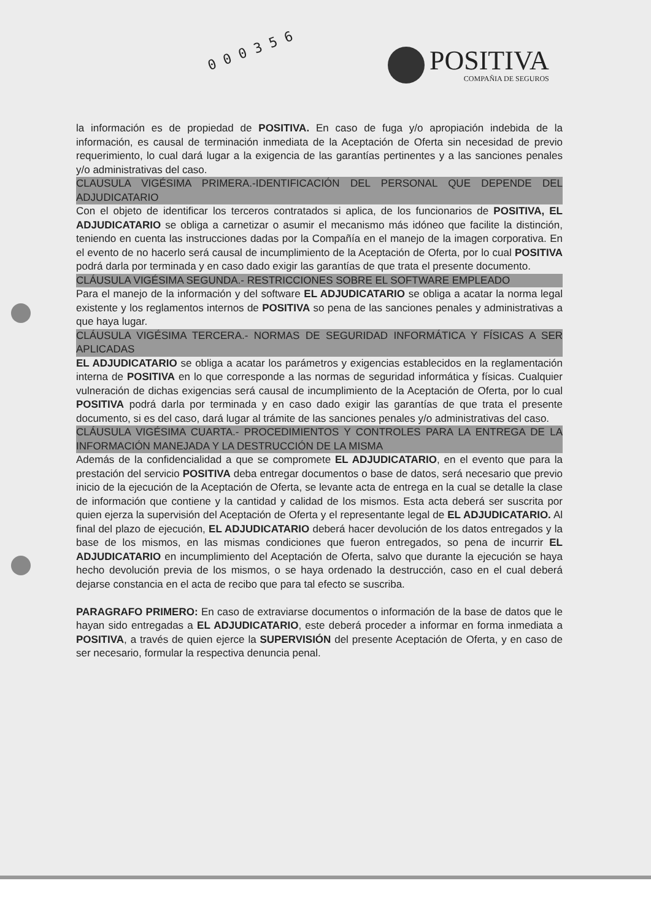0 0 0 3 5 6
POSITIVA
COMPAÑIA DE SEGUROS
la información es de propiedad de POSITIVA. En caso de fuga y/o apropiación indebida de la información, es causal de terminación inmediata de la Aceptación de Oferta sin necesidad de previo requerimiento, lo cual dará lugar a la exigencia de las garantías pertinentes y a las sanciones penales y/o administrativas del caso.
CLAUSULA VIGÉSIMA PRIMERA.-IDENTIFICACIÓN DEL PERSONAL QUE DEPENDE DEL ADJUDICATARIO
Con el objeto de identificar los terceros contratados si aplica, de los funcionarios de POSITIVA, EL ADJUDICATARIO se obliga a carnetizar o asumir el mecanismo más idóneo que facilite la distinción, teniendo en cuenta las instrucciones dadas por la Compañía en el manejo de la imagen corporativa. En el evento de no hacerlo será causal de incumplimiento de la Aceptación de Oferta, por lo cual POSITIVA podrá darla por terminada y en caso dado exigir las garantías de que trata el presente documento.
CLÁUSULA VIGÉSIMA SEGUNDA.- RESTRICCIONES SOBRE EL SOFTWARE EMPLEADO
Para el manejo de la información y del software EL ADJUDICATARIO se obliga a acatar la norma legal existente y los reglamentos internos de POSITIVA so pena de las sanciones penales y administrativas a que haya lugar.
CLÁUSULA VIGÉSIMA TERCERA.- NORMAS DE SEGURIDAD INFORMÁTICA Y FÍSICAS A SER APLICADAS
EL ADJUDICATARIO se obliga a acatar los parámetros y exigencias establecidos en la reglamentación interna de POSITIVA en lo que corresponde a las normas de seguridad informática y físicas. Cualquier vulneración de dichas exigencias será causal de incumplimiento de la Aceptación de Oferta, por lo cual POSITIVA podrá darla por terminada y en caso dado exigir las garantías de que trata el presente documento, si es del caso, dará lugar al trámite de las sanciones penales y/o administrativas del caso.
CLÁUSULA VIGÉSIMA CUARTA.- PROCEDIMIENTOS Y CONTROLES PARA LA ENTREGA DE LA INFORMACIÓN MANEJADA Y LA DESTRUCCIÓN DE LA MISMA
Además de la confidencialidad a que se compromete EL ADJUDICATARIO, en el evento que para la prestación del servicio POSITIVA deba entregar documentos o base de datos, será necesario que previo inicio de la ejecución de la Aceptación de Oferta, se levante acta de entrega en la cual se detalle la clase de información que contiene y la cantidad y calidad de los mismos. Esta acta deberá ser suscrita por quien ejerza la supervisión del Aceptación de Oferta y el representante legal de EL ADJUDICATARIO. Al final del plazo de ejecución, EL ADJUDICATARIO deberá hacer devolución de los datos entregados y la base de los mismos, en las mismas condiciones que fueron entregados, so pena de incurrir EL ADJUDICATARIO en incumplimiento del Aceptación de Oferta, salvo que durante la ejecución se haya hecho devolución previa de los mismos, o se haya ordenado la destrucción, caso en el cual deberá dejarse constancia en el acta de recibo que para tal efecto se suscriba.
PARAGRAFO PRIMERO: En caso de extraviarse documentos o información de la base de datos que le hayan sido entregadas a EL ADJUDICATARIO, este deberá proceder a informar en forma inmediata a POSITIVA, a través de quien ejerce la SUPERVISIÓN del presente Aceptación de Oferta, y en caso de ser necesario, formular la respectiva denuncia penal.